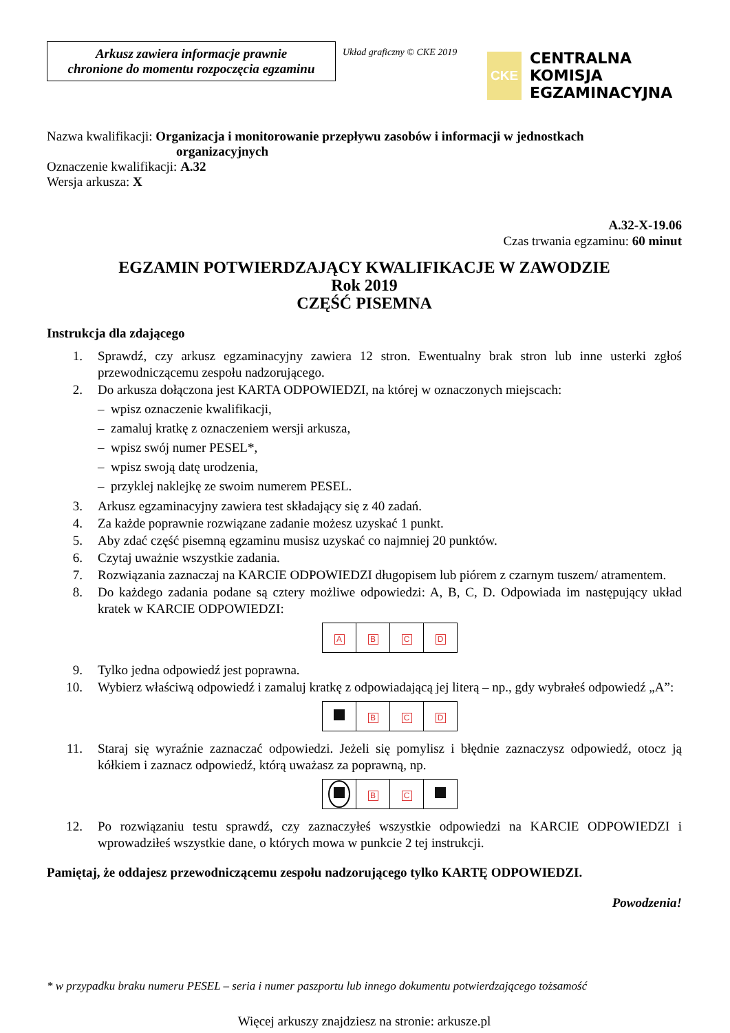Arkusz zawiera informacje prawnie
chronione do momentu rozpoczęcia egzaminu
Układ graficzny © CKE 2019
CKE
CENTRALNA
KOMISJA
EGZAMINACYJNA
Nazwa kwalifikacji: Organizacja i monitorowanie przepływu zasobów i informacji w jednostkach
organizacyjnych
Oznaczenie kwalifikacji: A.32
Wersja arkusza: X
A.32-X-19.06
Czas trwania egzaminu: 60 minut
EGZAMIN POTWIERDZAJĄCY KWALIFIKACJE W ZAWODZIE
Rok 2019
CZĘŚĆ PISEMNA
Instrukcja dla zdającego
1. Sprawdź, czy arkusz egzaminacyjny zawiera 12 stron. Ewentualny brak stron lub inne usterki zgłoś przewodniczącemu zespołu nadzorującego.
2. Do arkusza dołączona jest KARTA ODPOWIEDZI, na której w oznaczonych miejscach:
– wpisz oznaczenie kwalifikacji,
– zamaluj kratkę z oznaczeniem wersji arkusza,
– wpisz swój numer PESEL*,
– wpisz swoją datę urodzenia,
– przyklej naklejkę ze swoim numerem PESEL.
3. Arkusz egzaminacyjny zawiera test składający się z 40 zadań.
4. Za każde poprawnie rozwiązane zadanie możesz uzyskać 1 punkt.
5. Aby zdać część pisemną egzaminu musisz uzyskać co najmniej 20 punktów.
6. Czytaj uważnie wszystkie zadania.
7. Rozwiązania zaznaczaj na KARCIE ODPOWIEDZI długopisem lub piórem z czarnym tuszem/ atramentem.
8. Do każdego zadania podane są cztery możliwe odpowiedzi: A, B, C, D. Odpowiada im następujący układ kratek w KARCIE ODPOWIEDZI:
| A | B | C | D |
9. Tylko jedna odpowiedź jest poprawna.
10. Wybierz właściwą odpowiedź i zamaluj kratkę z odpowiadającą jej literą – np., gdy wybrałeś odpowiedź „A”:
| | B | C | D |
11. Staraj się wyraźnie zaznaczać odpowiedzi. Jeżeli się pomylisz i błędnie zaznaczysz odpowiedź, otocz ją kółkiem i zaznacz odpowiedź, którą uważasz za poprawną, np.
| | B | C | |
12. Po rozwiązaniu testu sprawdź, czy zaznaczyłeś wszystkie odpowiedzi na KARCIE ODPOWIEDZI i wprowadziłeś wszystkie dane, o których mowa w punkcie 2 tej instrukcji.
Pamiętaj, że oddajesz przewodniczącemu zespołu nadzorującego tylko KARTĘ ODPOWIEDZI.
Powodzenia!
* w przypadku braku numeru PESEL – seria i numer paszportu lub innego dokumentu potwierdzającego tożsamość
Więcej arkuszy znajdziesz na stronie: arkusze.pl